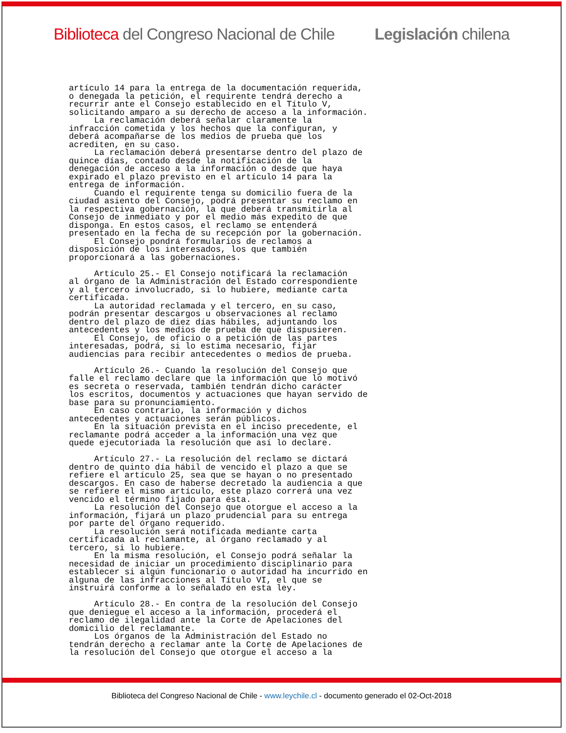Biblioteca del Congreso Nacional de Chile Legislación chilena
artículo 14 para la entrega de la documentación requerida,
o denegada la petición, el requirente tendrá derecho a
recurrir ante el Consejo establecido en el Título V,
solicitando amparo a su derecho de acceso a la información.
     La reclamación deberá señalar claramente la
infracción cometida y los hechos que la configuran, y
deberá acompañarse de los medios de prueba que los
acrediten, en su caso.
     La reclamación deberá presentarse dentro del plazo de
quince días, contado desde la notificación de la
denegación de acceso a la información o desde que haya
expirado el plazo previsto en el artículo 14 para la
entrega de información.
     Cuando el requirente tenga su domicilio fuera de la
ciudad asiento del Consejo, podrá presentar su reclamo en
la respectiva gobernación, la que deberá transmitirla al
Consejo de inmediato y por el medio más expedito de que
disponga. En estos casos, el reclamo se entenderá
presentado en la fecha de su recepción por la gobernación.
     El Consejo pondrá formularios de reclamos a
disposición de los interesados, los que también
proporcionará a las gobernaciones.

     Artículo 25.- El Consejo notificará la reclamación
al órgano de la Administración del Estado correspondiente
y al tercero involucrado, si lo hubiere, mediante carta
certificada.
     La autoridad reclamada y el tercero, en su caso,
podrán presentar descargos u observaciones al reclamo
dentro del plazo de diez días hábiles, adjuntando los
antecedentes y los medios de prueba de que dispusieren.
     El Consejo, de oficio o a petición de las partes
interesadas, podrá, si lo estima necesario, fijar
audiencias para recibir antecedentes o medios de prueba.

     Artículo 26.- Cuando la resolución del Consejo que
falle el reclamo declare que la información que lo motivó
es secreta o reservada, también tendrán dicho carácter
los escritos, documentos y actuaciones que hayan servido de
base para su pronunciamiento.
     En caso contrario, la información y dichos
antecedentes y actuaciones serán públicos.
     En la situación prevista en el inciso precedente, el
reclamante podrá acceder a la información una vez que
quede ejecutoriada la resolución que así lo declare.

     Artículo 27.- La resolución del reclamo se dictará
dentro de quinto día hábil de vencido el plazo a que se
refiere el artículo 25, sea que se hayan o no presentado
descargos. En caso de haberse decretado la audiencia a que
se refiere el mismo artículo, este plazo correrá una vez
vencido el término fijado para ésta.
     La resolución del Consejo que otorgue el acceso a la
información, fijará un plazo prudencial para su entrega
por parte del órgano requerido.
     La resolución será notificada mediante carta
certificada al reclamante, al órgano reclamado y al
tercero, si lo hubiere.
     En la misma resolución, el Consejo podrá señalar la
necesidad de iniciar un procedimiento disciplinario para
establecer si algún funcionario o autoridad ha incurrido en
alguna de las infracciones al Título VI, el que se
instruirá conforme a lo señalado en esta ley.

     Artículo 28.- En contra de la resolución del Consejo
que deniegue el acceso a la información, procederá el
reclamo de ilegalidad ante la Corte de Apelaciones del
domicilio del reclamante.
     Los órganos de la Administración del Estado no
tendrán derecho a reclamar ante la Corte de Apelaciones de
la resolución del Consejo que otorgue el acceso a la
Biblioteca del Congreso Nacional de Chile - www.leychile.cl - documento generado el 02-Oct-2018